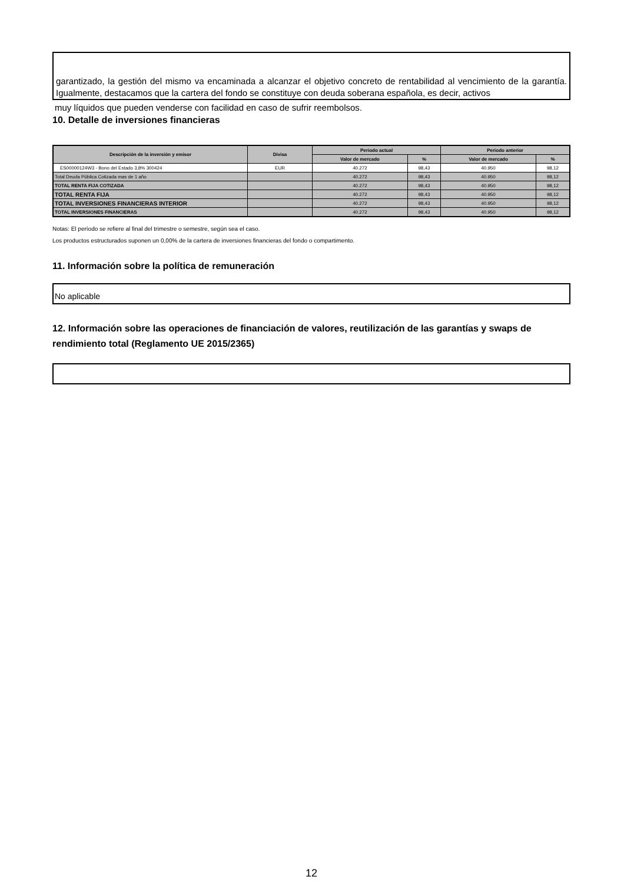garantizado, la gestión del mismo va encaminada a alcanzar el objetivo concreto de rentabilidad al vencimiento de la garantía. Igualmente, destacamos que la cartera del fondo se constituye con deuda soberana española, es decir, activos
muy líquidos que pueden venderse con facilidad en caso de sufrir reembolsos.
10. Detalle de inversiones financieras
| Descripción de la inversión y emisor | Divisa | Periodo actual | | Periodo anterior | |
| --- | --- | --- | --- | --- | --- |
| | | Valor de mercado | % | Valor de mercado | % |
| ES00000124W3 - Bono del Estado 3,8% 300424 | EUR | 40.272 | 98,43 | 40.950 | 98,12 |
| Total Deuda Pública Cotizada mas de 1 año | | 40.272 | 98,43 | 40.950 | 98,12 |
| TOTAL RENTA FIJA COTIZADA | | 40.272 | 98,43 | 40.950 | 98,12 |
| TOTAL RENTA FIJA | | 40.272 | 98,43 | 40.950 | 98,12 |
| TOTAL INVERSIONES FINANCIERAS INTERIOR | | 40.272 | 98,43 | 40.950 | 98,12 |
| TOTAL INVERSIONES FINANCIERAS | | 40.272 | 98,43 | 40.950 | 98,12 |
Notas: El período se refiere al final del trimestre o semestre, según sea el caso.
Los productos estructurados suponen un 0,00% de la cartera de inversiones financieras del fondo o compartimento.
11. Información sobre la política de remuneración
No aplicable
12. Información sobre las operaciones de financiación de valores, reutilización de las garantías y swaps de rendimiento total (Reglamento UE 2015/2365)
12